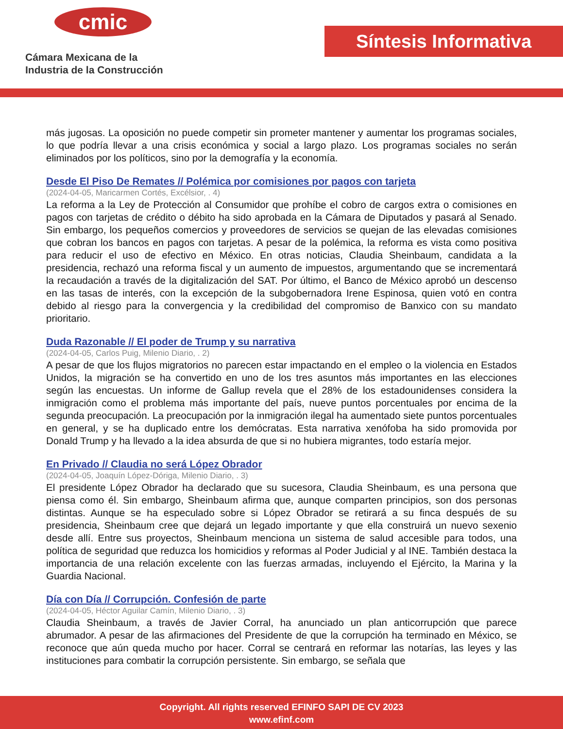cmic
Cámara Mexicana de la
Industria de la Construcción
Síntesis Informativa
más jugosas. La oposición no puede competir sin prometer mantener y aumentar los programas sociales, lo que podría llevar a una crisis económica y social a largo plazo. Los programas sociales no serán eliminados por los políticos, sino por la demografía y la economía.
Desde El Piso De Remates // Polémica por comisiones por pagos con tarjeta
(2024-04-05, Maricarmen Cortés, Excélsior, . 4)
La reforma a la Ley de Protección al Consumidor que prohíbe el cobro de cargos extra o comisiones en pagos con tarjetas de crédito o débito ha sido aprobada en la Cámara de Diputados y pasará al Senado. Sin embargo, los pequeños comercios y proveedores de servicios se quejan de las elevadas comisiones que cobran los bancos en pagos con tarjetas. A pesar de la polémica, la reforma es vista como positiva para reducir el uso de efectivo en México. En otras noticias, Claudia Sheinbaum, candidata a la presidencia, rechazó una reforma fiscal y un aumento de impuestos, argumentando que se incrementará la recaudación a través de la digitalización del SAT. Por último, el Banco de México aprobó un descenso en las tasas de interés, con la excepción de la subgobernadora Irene Espinosa, quien votó en contra debido al riesgo para la convergencia y la credibilidad del compromiso de Banxico con su mandato prioritario.
Duda Razonable // El poder de Trump y su narrativa
(2024-04-05, Carlos Puig, Milenio Diario, . 2)
A pesar de que los flujos migratorios no parecen estar impactando en el empleo o la violencia en Estados Unidos, la migración se ha convertido en uno de los tres asuntos más importantes en las elecciones según las encuestas. Un informe de Gallup revela que el 28% de los estadounidenses considera la inmigración como el problema más importante del país, nueve puntos porcentuales por encima de la segunda preocupación. La preocupación por la inmigración ilegal ha aumentado siete puntos porcentuales en general, y se ha duplicado entre los demócratas. Esta narrativa xenófoba ha sido promovida por Donald Trump y ha llevado a la idea absurda de que si no hubiera migrantes, todo estaría mejor.
En Privado // Claudia no será López Obrador
(2024-04-05, Joaquín López-Dóriga, Milenio Diario, . 3)
El presidente López Obrador ha declarado que su sucesora, Claudia Sheinbaum, es una persona que piensa como él. Sin embargo, Sheinbaum afirma que, aunque comparten principios, son dos personas distintas. Aunque se ha especulado sobre si López Obrador se retirará a su finca después de su presidencia, Sheinbaum cree que dejará un legado importante y que ella construirá un nuevo sexenio desde allí. Entre sus proyectos, Sheinbaum menciona un sistema de salud accesible para todos, una política de seguridad que reduzca los homicidios y reformas al Poder Judicial y al INE. También destaca la importancia de una relación excelente con las fuerzas armadas, incluyendo el Ejército, la Marina y la Guardia Nacional.
Día con Día // Corrupción. Confesión de parte
(2024-04-05, Héctor Aguilar Camín, Milenio Diario, . 3)
Claudia Sheinbaum, a través de Javier Corral, ha anunciado un plan anticorrupción que parece abrumador. A pesar de las afirmaciones del Presidente de que la corrupción ha terminado en México, se reconoce que aún queda mucho por hacer. Corral se centrará en reformar las notarías, las leyes y las instituciones para combatir la corrupción persistente. Sin embargo, se señala que
Copyright. All rights reserved EFINFO SAPI DE CV 2023
www.efinf.com